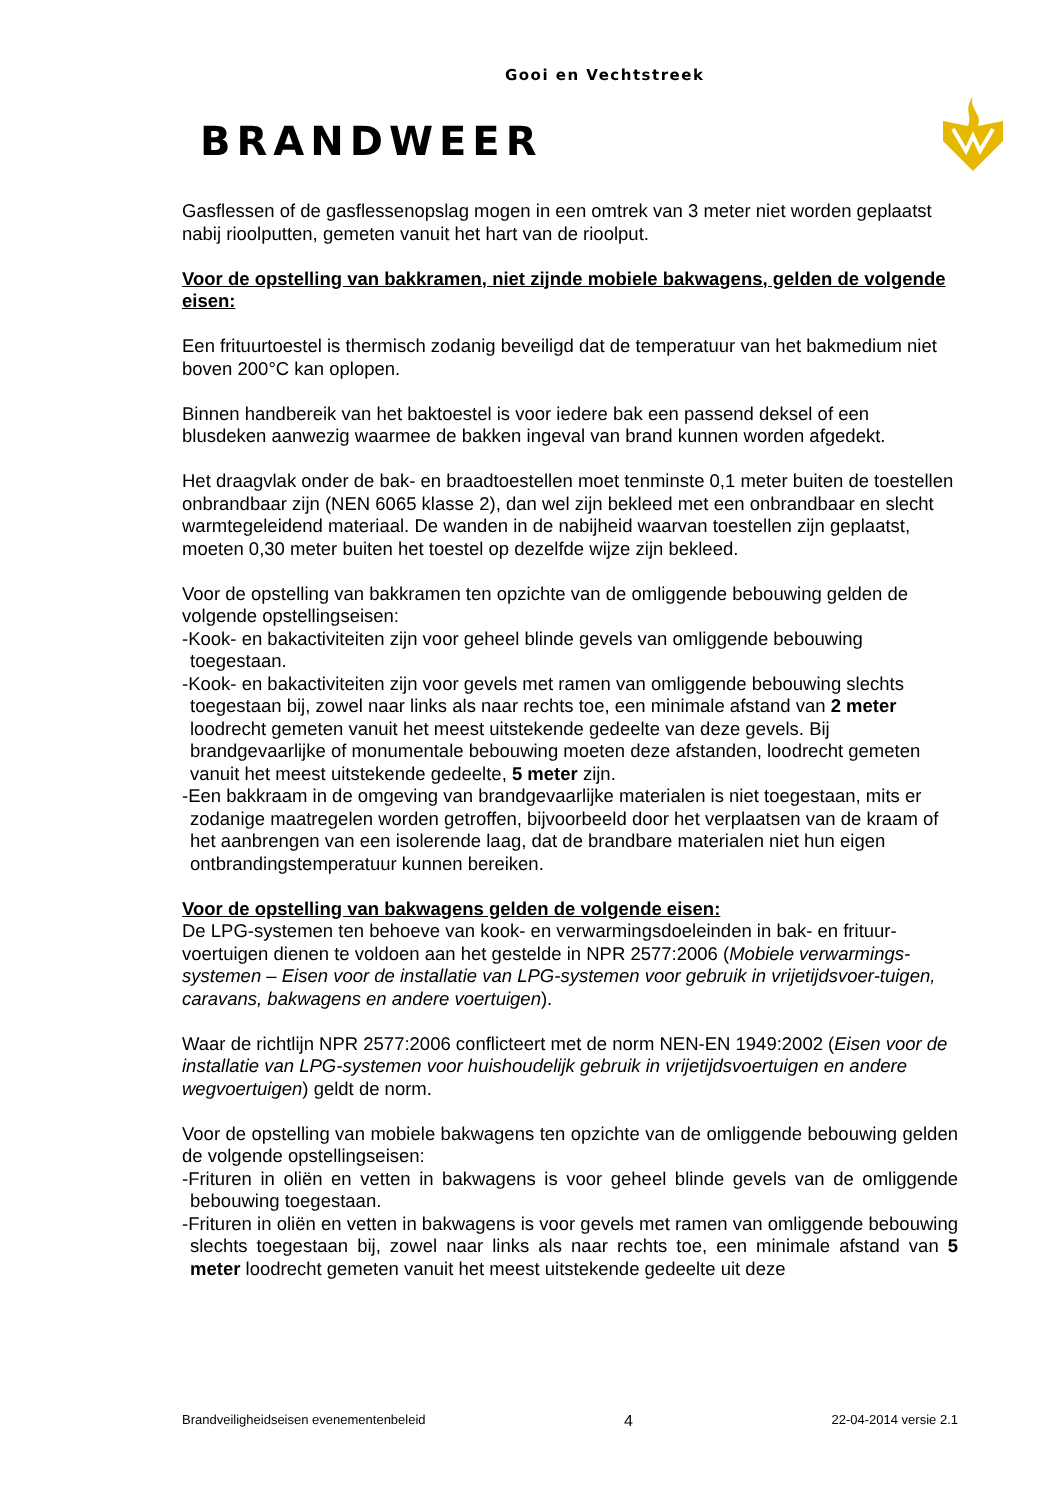Gooi en Vechtstreek
BRANDWEER
Gasflessen of de gasflessenopslag mogen in een omtrek van 3 meter niet worden geplaatst nabij rioolputten, gemeten vanuit het hart van de rioolput.
Voor de opstelling van bakkramen, niet zijnde mobiele bakwagens, gelden de volgende eisen:
Een frituurtoestel is thermisch zodanig beveiligd dat de temperatuur van het bakmedium niet boven 200°C kan oplopen.
Binnen handbereik van het baktoestel is voor iedere bak een passend deksel of een blusdeken aanwezig waarmee de bakken ingeval van brand kunnen worden afgedekt.
Het draagvlak onder de bak- en braadtoestellen moet tenminste 0,1 meter buiten de toestellen onbrandbaar zijn (NEN 6065 klasse 2), dan wel zijn bekleed met een onbrandbaar en slecht warmtegeleidend materiaal. De wanden in de nabijheid waarvan toestellen zijn geplaatst, moeten 0,30 meter buiten het toestel op dezelfde wijze zijn bekleed.
Voor de opstelling van bakkramen ten opzichte van de omliggende bebouwing gelden de volgende opstellingseisen:
-Kook- en bakactiviteiten zijn voor geheel blinde gevels van omliggende bebouwing toegestaan.
-Kook- en bakactiviteiten zijn voor gevels met ramen van omliggende bebouwing slechts toegestaan bij, zowel naar links als naar rechts toe, een minimale afstand van 2 meter loodrecht gemeten vanuit het meest uitstekende gedeelte van deze gevels. Bij brandgevaarlijke of monumentale bebouwing moeten deze afstanden, loodrecht gemeten vanuit het meest uitstekende gedeelte, 5 meter zijn.
-Een bakkraam in de omgeving van brandgevaarlijke materialen is niet toegestaan, mits er zodanige maatregelen worden getroffen, bijvoorbeeld door het verplaatsen van de kraam of het aanbrengen van een isolerende laag, dat de brandbare materialen niet hun eigen ontbrandingstemperatuur kunnen bereiken.
Voor de opstelling van bakwagens gelden de volgende eisen:
De LPG-systemen ten behoeve van kook- en verwarmingsdoeleinden in bak- en frituur-voertuigen dienen te voldoen aan het gestelde in NPR 2577:2006 (Mobiele verwarmings-systemen – Eisen voor de installatie van LPG-systemen voor gebruik in vrijetijdsvoer-tuigen, caravans, bakwagens en andere voertuigen).
Waar de richtlijn NPR 2577:2006 conflicteert met de norm NEN-EN 1949:2002 (Eisen voor de installatie van LPG-systemen voor huishoudelijk gebruik in vrijetijdsvoertuigen en andere wegvoertuigen) geldt de norm.
Voor de opstelling van mobiele bakwagens ten opzichte van de omliggende bebouwing gelden de volgende opstellingseisen:
-Frituren in oliën en vetten in bakwagens is voor geheel blinde gevels van de omliggende bebouwing toegestaan.
-Frituren in oliën en vetten in bakwagens is voor gevels met ramen van omliggende bebouwing slechts toegestaan bij, zowel naar links als naar rechts toe, een minimale afstand van 5 meter loodrecht gemeten vanuit het meest uitstekende gedeelte uit deze
Brandveiligheidseisen evenementenbeleid 4 22-04-2014 versie 2.1